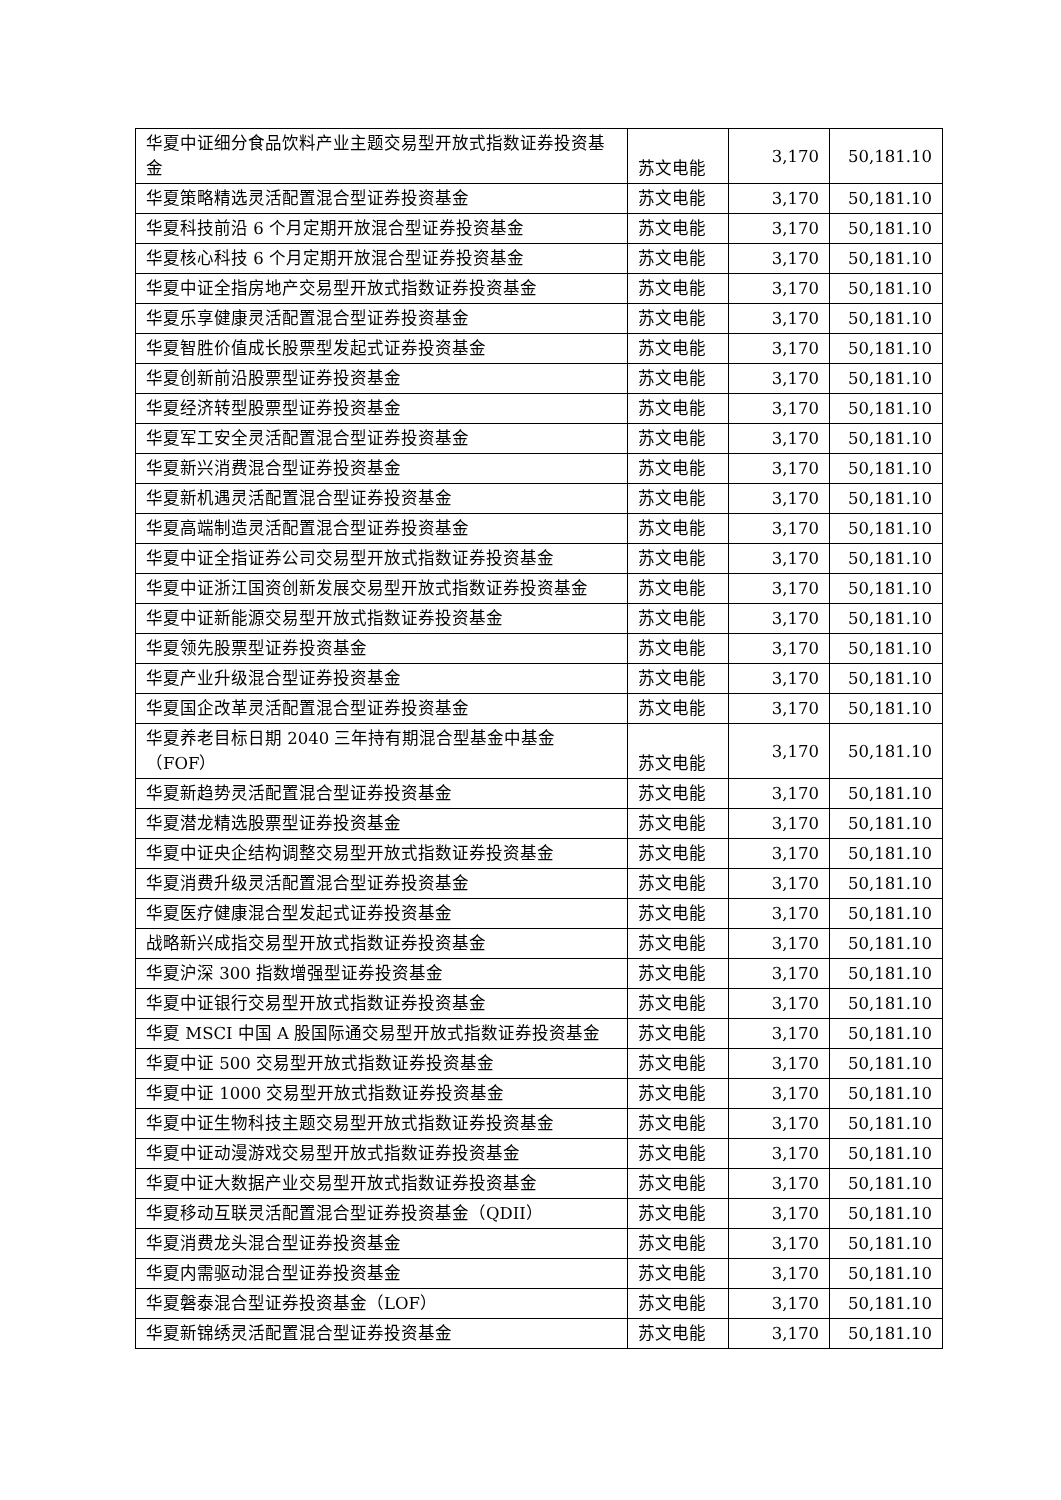| 华夏中证细分食品饮料产业主题交易型开放式指数证券投资基金 | 苏文电能 | 3,170 | 50,181.10 |
| 华夏策略精选灵活配置混合型证券投资基金 | 苏文电能 | 3,170 | 50,181.10 |
| 华夏科技前沿 6 个月定期开放混合型证券投资基金 | 苏文电能 | 3,170 | 50,181.10 |
| 华夏核心科技 6 个月定期开放混合型证券投资基金 | 苏文电能 | 3,170 | 50,181.10 |
| 华夏中证全指房地产交易型开放式指数证券投资基金 | 苏文电能 | 3,170 | 50,181.10 |
| 华夏乐享健康灵活配置混合型证券投资基金 | 苏文电能 | 3,170 | 50,181.10 |
| 华夏智胜价值成长股票型发起式证券投资基金 | 苏文电能 | 3,170 | 50,181.10 |
| 华夏创新前沿股票型证券投资基金 | 苏文电能 | 3,170 | 50,181.10 |
| 华夏经济转型股票型证券投资基金 | 苏文电能 | 3,170 | 50,181.10 |
| 华夏军工安全灵活配置混合型证券投资基金 | 苏文电能 | 3,170 | 50,181.10 |
| 华夏新兴消费混合型证券投资基金 | 苏文电能 | 3,170 | 50,181.10 |
| 华夏新机遇灵活配置混合型证券投资基金 | 苏文电能 | 3,170 | 50,181.10 |
| 华夏高端制造灵活配置混合型证券投资基金 | 苏文电能 | 3,170 | 50,181.10 |
| 华夏中证全指证券公司交易型开放式指数证券投资基金 | 苏文电能 | 3,170 | 50,181.10 |
| 华夏中证浙江国资创新发展交易型开放式指数证券投资基金 | 苏文电能 | 3,170 | 50,181.10 |
| 华夏中证新能源交易型开放式指数证券投资基金 | 苏文电能 | 3,170 | 50,181.10 |
| 华夏领先股票型证券投资基金 | 苏文电能 | 3,170 | 50,181.10 |
| 华夏产业升级混合型证券投资基金 | 苏文电能 | 3,170 | 50,181.10 |
| 华夏国企改革灵活配置混合型证券投资基金 | 苏文电能 | 3,170 | 50,181.10 |
| 华夏养老目标日期 2040 三年持有期混合型基金中基金（FOF） | 苏文电能 | 3,170 | 50,181.10 |
| 华夏新趋势灵活配置混合型证券投资基金 | 苏文电能 | 3,170 | 50,181.10 |
| 华夏潜龙精选股票型证券投资基金 | 苏文电能 | 3,170 | 50,181.10 |
| 华夏中证央企结构调整交易型开放式指数证券投资基金 | 苏文电能 | 3,170 | 50,181.10 |
| 华夏消费升级灵活配置混合型证券投资基金 | 苏文电能 | 3,170 | 50,181.10 |
| 华夏医疗健康混合型发起式证券投资基金 | 苏文电能 | 3,170 | 50,181.10 |
| 战略新兴成指交易型开放式指数证券投资基金 | 苏文电能 | 3,170 | 50,181.10 |
| 华夏沪深 300 指数增强型证券投资基金 | 苏文电能 | 3,170 | 50,181.10 |
| 华夏中证银行交易型开放式指数证券投资基金 | 苏文电能 | 3,170 | 50,181.10 |
| 华夏 MSCI 中国 A 股国际通交易型开放式指数证券投资基金 | 苏文电能 | 3,170 | 50,181.10 |
| 华夏中证 500 交易型开放式指数证券投资基金 | 苏文电能 | 3,170 | 50,181.10 |
| 华夏中证 1000 交易型开放式指数证券投资基金 | 苏文电能 | 3,170 | 50,181.10 |
| 华夏中证生物科技主题交易型开放式指数证券投资基金 | 苏文电能 | 3,170 | 50,181.10 |
| 华夏中证动漫游戏交易型开放式指数证券投资基金 | 苏文电能 | 3,170 | 50,181.10 |
| 华夏中证大数据产业交易型开放式指数证券投资基金 | 苏文电能 | 3,170 | 50,181.10 |
| 华夏移动互联灵活配置混合型证券投资基金（QDII） | 苏文电能 | 3,170 | 50,181.10 |
| 华夏消费龙头混合型证券投资基金 | 苏文电能 | 3,170 | 50,181.10 |
| 华夏内需驱动混合型证券投资基金 | 苏文电能 | 3,170 | 50,181.10 |
| 华夏磐泰混合型证券投资基金（LOF） | 苏文电能 | 3,170 | 50,181.10 |
| 华夏新锦绣灵活配置混合型证券投资基金 | 苏文电能 | 3,170 | 50,181.10 |